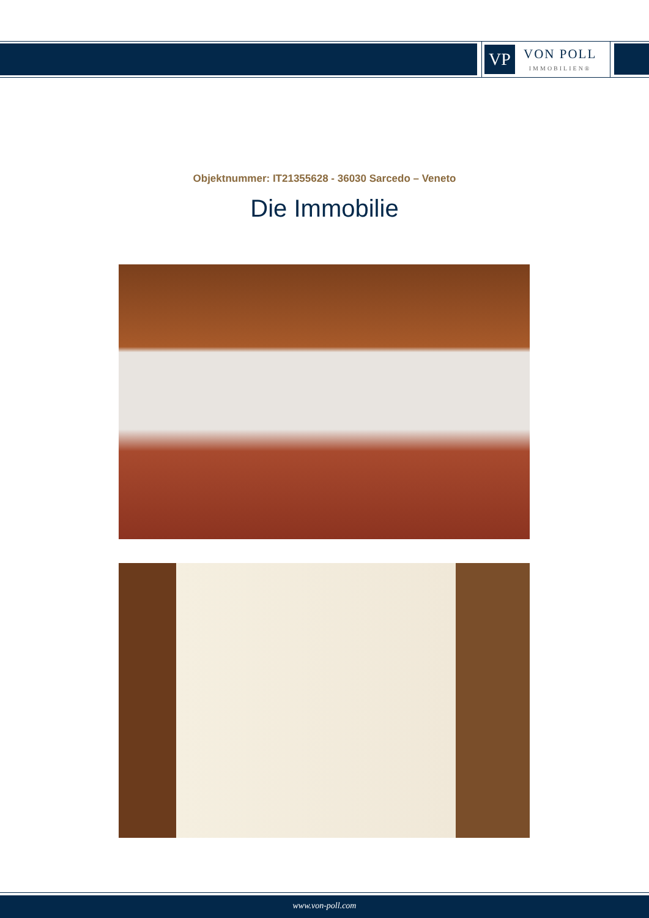VP
VON POLL
IMMOBILIEN®
Objektnummer: IT21355628 - 36030 Sarcedo – Veneto
Die Immobilie
www.von-poll.com